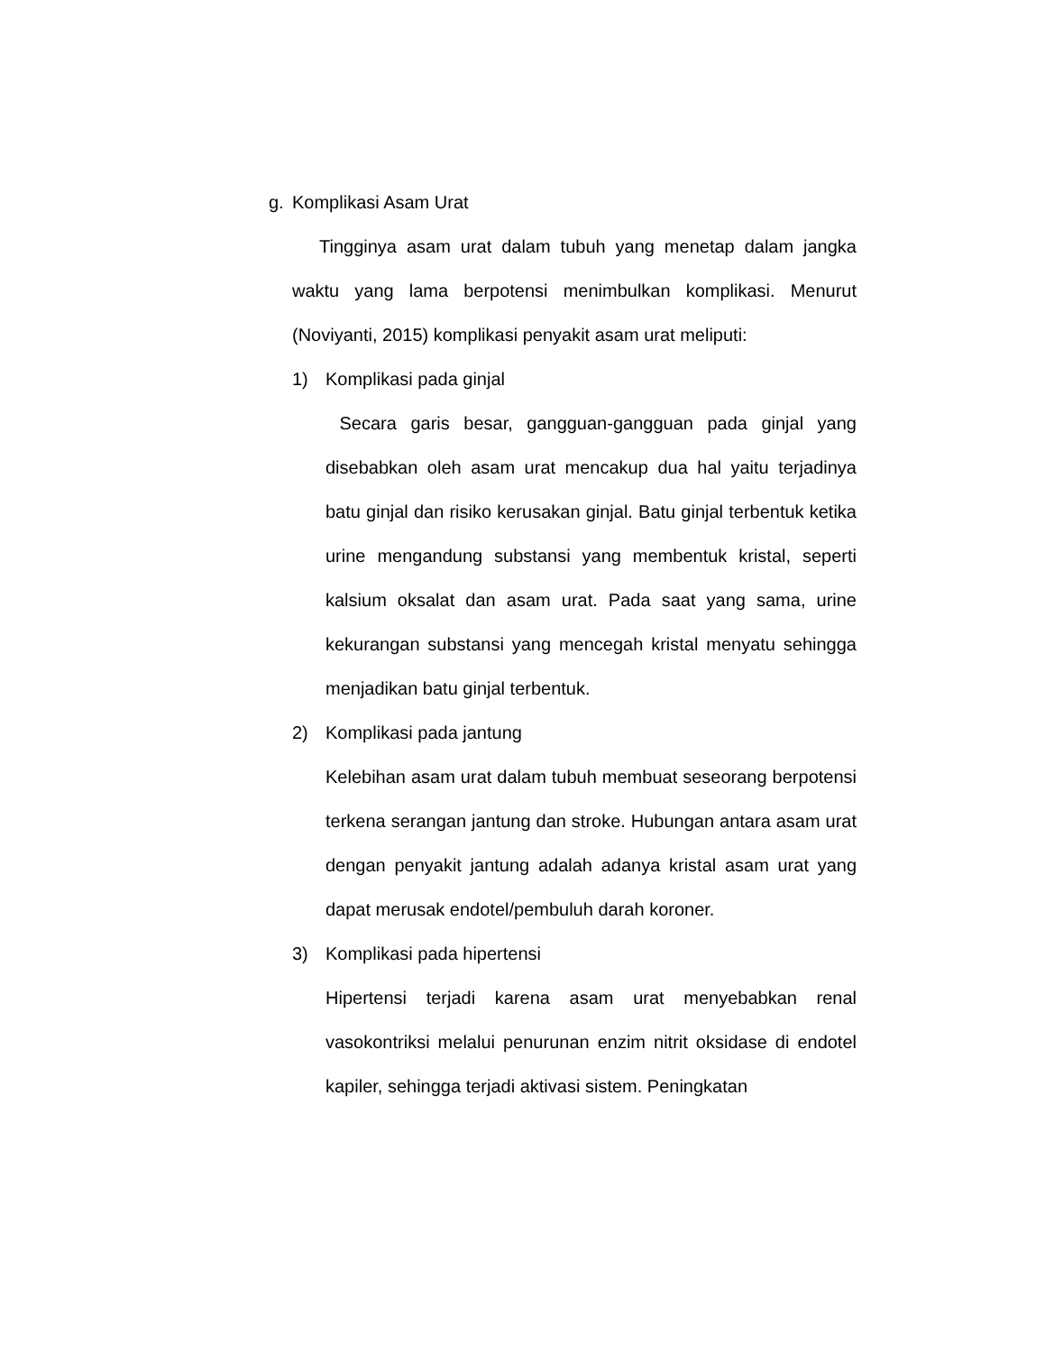g. Komplikasi Asam Urat
Tingginya asam urat dalam tubuh yang menetap dalam jangka waktu yang lama berpotensi menimbulkan komplikasi. Menurut (Noviyanti, 2015) komplikasi penyakit asam urat meliputi:
1) Komplikasi pada ginjal
Secara garis besar, gangguan-gangguan pada ginjal yang disebabkan oleh asam urat mencakup dua hal yaitu terjadinya batu ginjal dan risiko kerusakan ginjal. Batu ginjal terbentuk ketika urine mengandung substansi yang membentuk kristal, seperti kalsium oksalat dan asam urat. Pada saat yang sama, urine kekurangan substansi yang mencegah kristal menyatu sehingga menjadikan batu ginjal terbentuk.
2) Komplikasi pada jantung
Kelebihan asam urat dalam tubuh membuat seseorang berpotensi terkena serangan jantung dan stroke. Hubungan antara asam urat dengan penyakit jantung adalah adanya kristal asam urat yang dapat merusak endotel/pembuluh darah koroner.
3) Komplikasi pada hipertensi
Hipertensi terjadi karena asam urat menyebabkan renal vasokontriksi melalui penurunan enzim nitrit oksidase di endotel kapiler, sehingga terjadi aktivasi sistem. Peningkatan